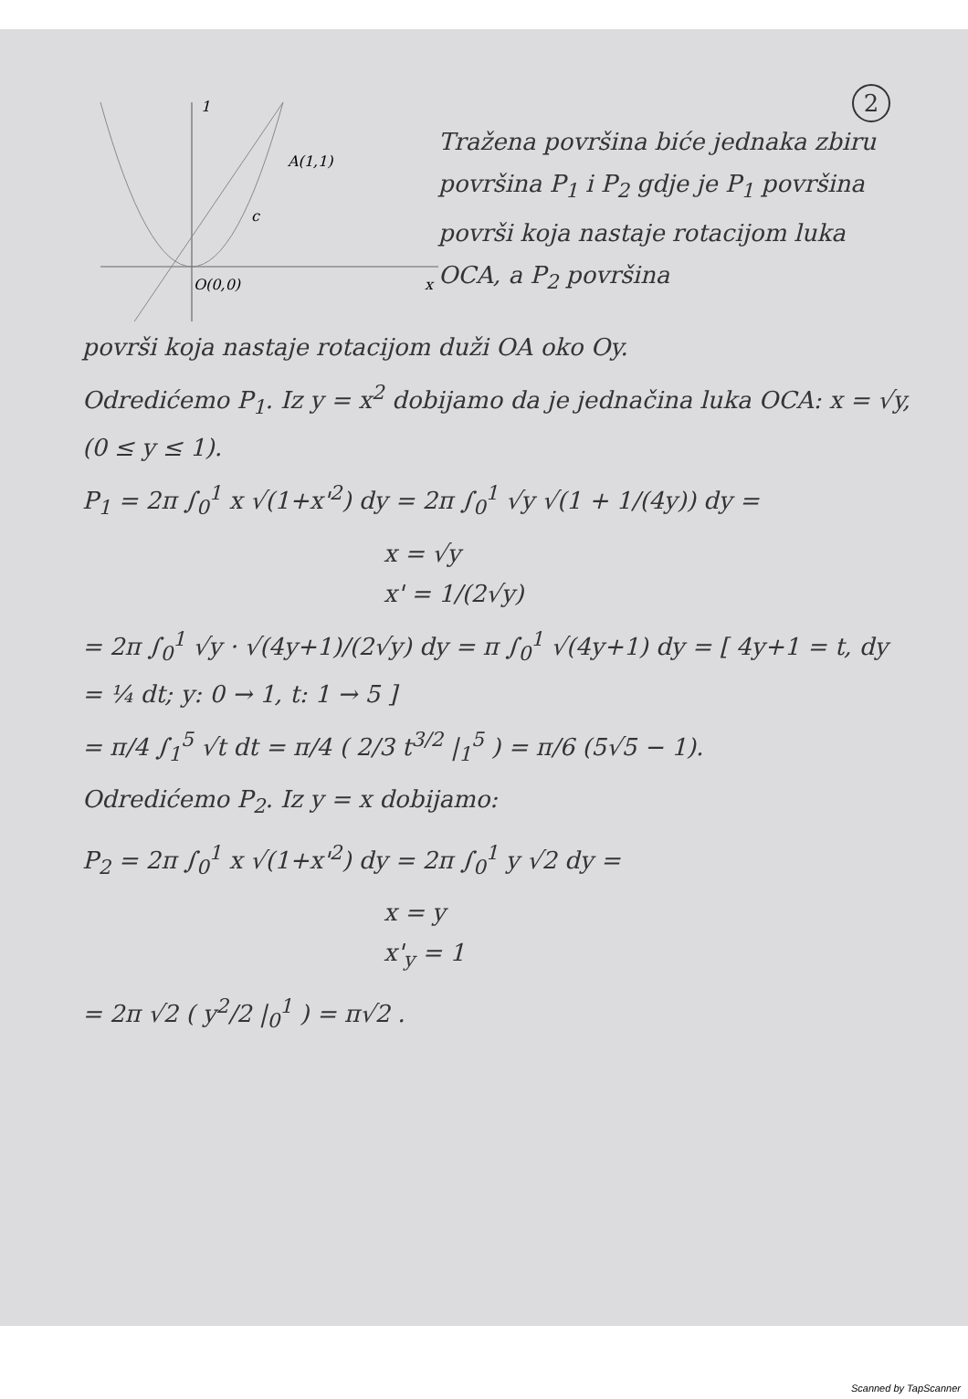2
1
A(1,1)
c
O(0,0)
x
Tražena površina biće jednaka zbiru površina P<sub>1</sub> i P<sub>2</sub> gdje je P<sub>1</sub> površina površi koja nastaje rotacijom luka OCA, a P<sub>2</sub> površina
površi koja nastaje rotacijom duži OA oko Oy.
Odredićemo P<sub>1</sub>. Iz y = x<sup>2</sup> dobijamo da je jednačina luka OCA: x = √y, (0 ≤ y ≤ 1).
P<sub>1</sub> = 2π ∫<sub>0</sub><sup>1</sup> x √(1+x'<sup>2</sup>) dy = 2π ∫<sub>0</sub><sup>1</sup> √y √(1 + 1/(4y)) dy =
x = √y
x' = 1/(2√y)
= 2π ∫<sub>0</sub><sup>1</sup> √y · √(4y+1)/(2√y) dy = π ∫<sub>0</sub><sup>1</sup> √(4y+1) dy = [ 4y+1 = t, dy = ¼ dt; y: 0 → 1, t: 1 → 5 ]
= π/4 ∫<sub>1</sub><sup>5</sup> √t dt = π/4 ( 2/3 t<sup>3/2</sup> |<sub>1</sub><sup>5</sup> ) = π/6 (5√5 − 1).
Odredićemo P<sub>2</sub>. Iz y = x dobijamo:
P<sub>2</sub> = 2π ∫<sub>0</sub><sup>1</sup> x √(1+x'<sup>2</sup>) dy = 2π ∫<sub>0</sub><sup>1</sup> y √2 dy =
x = y
x'<sub>y</sub> = 1
= 2π √2 ( y<sup>2</sup>/2 |<sub>0</sub><sup>1</sup> ) = π√2 .
Scanned by TapScanner